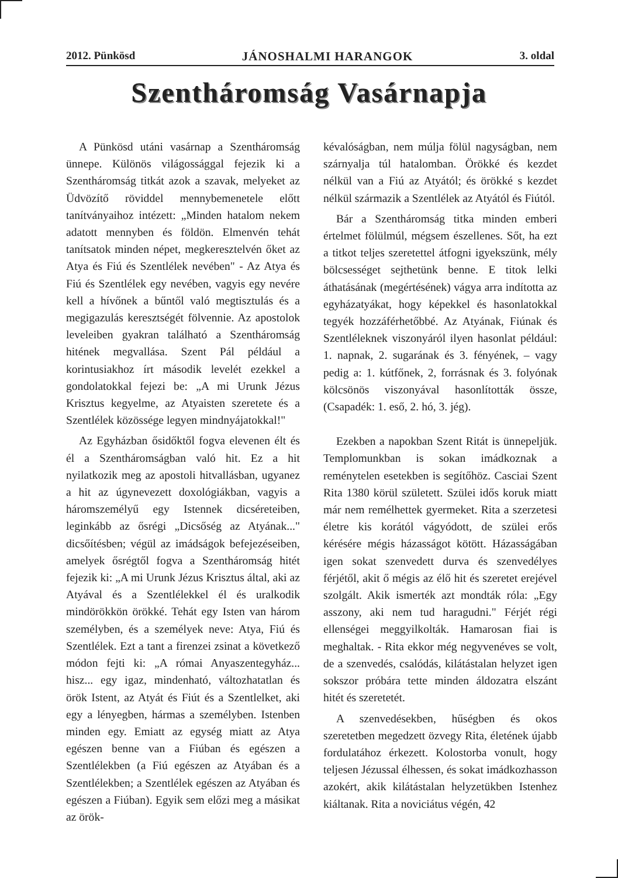2012. Pünkösd JÁNOSHALMI HARANGOK 3. oldal
Szentháromság Vasárnapja
A Pünkösd utáni vasárnap a Szentháromság ünnepe. Különös világossággal fejezik ki a Szentháromság titkát azok a szavak, melyeket az Üdvözítő röviddel mennybemenetele előtt tanítványaihoz intézett: „Minden hatalom nekem adatott mennyben és földön. Elmenvén tehát tanítsatok minden népet, megkeresztelvén őket az Atya és Fiú és Szentlélek nevében" - Az Atya és Fiú és Szentlélek egy nevében, vagyis egy nevére kell a hívőnek a bűntől való megtisztulás és a megigazulás keresztségét fölvennie. Az apostolok leveleiben gyakran található a Szentháromság hitének megvallása. Szent Pál például a korintusiakhoz írt második levelét ezekkel a gondolatokkal fejezi be: „A mi Urunk Jézus Krisztus kegyelme, az Atyaisten szeretete és a Szentlélek közössége legyen mindnyájatokkal!"
Az Egyházban ősidőktől fogva elevenen élt és él a Szentháromságban való hit. Ez a hit nyilatkozik meg az apostoli hitvallásban, ugyanez a hit az úgynevezett doxológiákban, vagyis a háromszemélyű egy Istennek dicséreteiben, leginkább az ősrégi „Dicsőség az Atyának..." dicsőítésben; végül az imádságok befejezéseiben, amelyek ősrégtől fogva a Szentháromság hitét fejezik ki: „A mi Urunk Jézus Krisztus által, aki az Atyával és a Szentlélekkel él és uralkodik mindörökkön örökké. Tehát egy Isten van három személyben, és a személyek neve: Atya, Fiú és Szentlélek. Ezt a tant a firenzei zsinat a következő módon fejti ki: „A római Anyaszentegyház... hisz... egy igaz, mindenható, változhatatlan és örök Istent, az Atyát és Fiút és a Szentlelket, aki egy a lényegben, hármas a személyben. Istenben minden egy. Emiatt az egység miatt az Atya egészen benne van a Fiúban és egészen a Szentlélekben (a Fiú egészen az Atyában és a Szentlélekben; a Szentlélek egészen az Atyában és egészen a Fiúban). Egyik sem előzi meg a másikat az örök-
kévalóságban, nem múlja fölül nagyságban, nem szárnyalja túl hatalomban. Örökké és kezdet nélkül van a Fiú az Atyától; és örökké s kezdet nélkül származik a Szentlélek az Atyától és Fiútól.
Bár a Szentháromság titka minden emberi értelmet fölülmúl, mégsem észellenes. Sőt, ha ezt a titkot teljes szeretettel átfogni igyekszünk, mély bölcsességet sejthetünk benne. E titok lelki áthatásának (megértésének) vágya arra indította az egyházatyákat, hogy képekkel és hasonlatokkal tegyék hozzáférhetőbbé. Az Atyának, Fiúnak és Szentléleknek viszonyáról ilyen hasonlat például: 1. napnak, 2. sugarának és 3. fényének, – vagy pedig a: 1. kútfőnek, 2, forrásnak és 3. folyónak kölcsönös viszonyával hasonlították össze, (Csapadék: 1. eső, 2. hó, 3. jég).
Ezekben a napokban Szent Ritát is ünnepeljük. Templomunkban is sokan imádkoznak a reménytelen esetekben is segítőhöz. Casciai Szent Rita 1380 körül született. Szülei idős koruk miatt már nem remélhettek gyermeket. Rita a szerzetesi életre kis korától vágyódott, de szülei erős kérésére mégis házasságot kötött. Házasságában igen sokat szenvedett durva és szenvedélyes férjétől, akit ő mégis az élő hit és szeretet erejével szolgált. Akik ismerték azt mondták róla: „Egy asszony, aki nem tud haragudni." Férjét régi ellenségei meggyilkolták. Hamarosan fiai is meghaltak. - Rita ekkor még negyvenéves se volt, de a szenvedés, csalódás, kilátástalan helyzet igen sokszor próbára tette minden áldozatra elszánt hitét és szeretetét.
A szenvedésekben, hűségben és okos szeretetben megedzett özvegy Rita, életének újabb fordulatához érkezett. Kolostorba vonult, hogy teljesen Jézussal élhessen, és sokat imádkozhasson azokért, akik kilátástalan helyzetükben Istenhez kiáltanak. Rita a noviciátus végén, 42